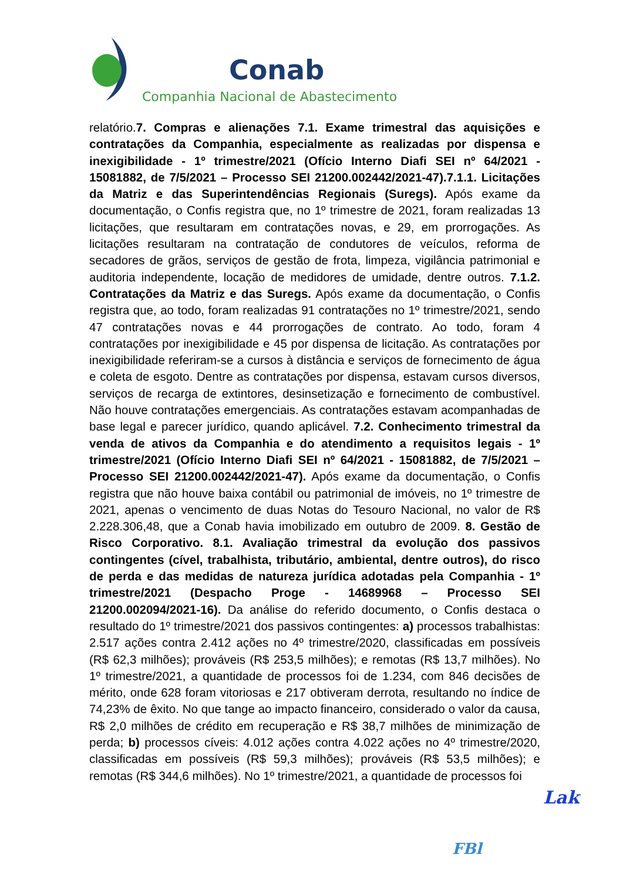Conab
Companhia Nacional de Abastecimento
relatório.7. Compras e alienações 7.1. Exame trimestral das aquisições e contratações da Companhia, especialmente as realizadas por dispensa e inexigibilidade - 1º trimestre/2021 (Ofício Interno Diafi SEI nº 64/2021 - 15081882, de 7/5/2021 – Processo SEI 21200.002442/2021-47).7.1.1. Licitações da Matriz e das Superintendências Regionais (Suregs). Após exame da documentação, o Confis registra que, no 1º trimestre de 2021, foram realizadas 13 licitações, que resultaram em contratações novas, e 29, em prorrogações. As licitações resultaram na contratação de condutores de veículos, reforma de secadores de grãos, serviços de gestão de frota, limpeza, vigilância patrimonial e auditoria independente, locação de medidores de umidade, dentre outros. 7.1.2. Contratações da Matriz e das Suregs. Após exame da documentação, o Confis registra que, ao todo, foram realizadas 91 contratações no 1º trimestre/2021, sendo 47 contratações novas e 44 prorrogações de contrato. Ao todo, foram 4 contratações por inexigibilidade e 45 por dispensa de licitação. As contratações por inexigibilidade referiram-se a cursos à distância e serviços de fornecimento de água e coleta de esgoto. Dentre as contratações por dispensa, estavam cursos diversos, serviços de recarga de extintores, desinsetização e fornecimento de combustível. Não houve contratações emergenciais. As contratações estavam acompanhadas de base legal e parecer jurídico, quando aplicável. 7.2. Conhecimento trimestral da venda de ativos da Companhia e do atendimento a requisitos legais - 1º trimestre/2021 (Ofício Interno Diafi SEI nº 64/2021 - 15081882, de 7/5/2021 – Processo SEI 21200.002442/2021-47). Após exame da documentação, o Confis registra que não houve baixa contábil ou patrimonial de imóveis, no 1º trimestre de 2021, apenas o vencimento de duas Notas do Tesouro Nacional, no valor de R$ 2.228.306,48, que a Conab havia imobilizado em outubro de 2009. 8. Gestão de Risco Corporativo. 8.1. Avaliação trimestral da evolução dos passivos contingentes (cível, trabalhista, tributário, ambiental, dentre outros), do risco de perda e das medidas de natureza jurídica adotadas pela Companhia - 1º trimestre/2021 (Despacho Proge - 14689968 – Processo SEI 21200.002094/2021-16). Da análise do referido documento, o Confis destaca o resultado do 1º trimestre/2021 dos passivos contingentes: a) processos trabalhistas: 2.517 ações contra 2.412 ações no 4º trimestre/2020, classificadas em possíveis (R$ 62,3 milhões); prováveis (R$ 253,5 milhões); e remotas (R$ 13,7 milhões). No 1º trimestre/2021, a quantidade de processos foi de 1.234, com 846 decisões de mérito, onde 628 foram vitoriosas e 217 obtiveram derrota, resultando no índice de 74,23% de êxito. No que tange ao impacto financeiro, considerado o valor da causa, R$ 2,0 milhões de crédito em recuperação e R$ 38,7 milhões de minimização de perda; b) processos cíveis: 4.012 ações contra 4.022 ações no 4º trimestre/2020, classificadas em possíveis (R$ 59,3 milhões); prováveis (R$ 53,5 milhões); e remotas (R$ 344,6 milhões). No 1º trimestre/2021, a quantidade de processos foi
Lak
FBl